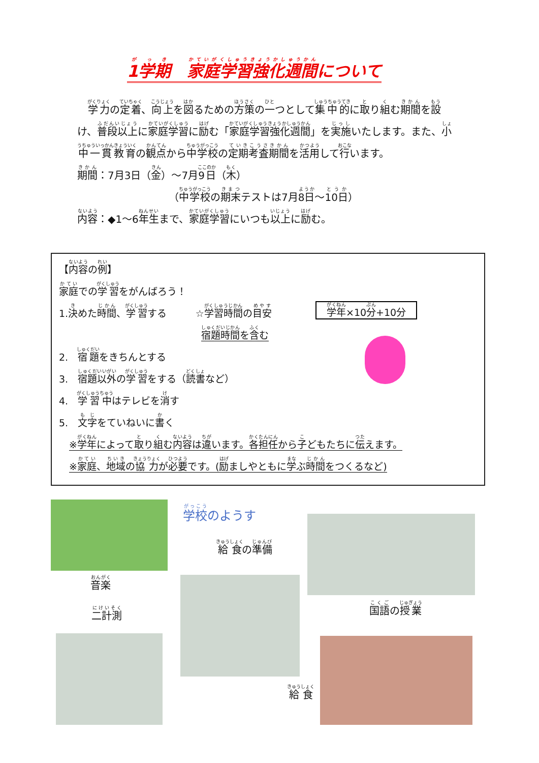1学期　家庭学習強化週間について
学力の定着、向上を図るための方策の一つとして集中的に取り組む期間を設け、普段以上に家庭学習に励む「家庭学習強化週間」を実施いたします。また、小中一貫教育の観点から中学校の定期考査期間を活用して行います。
期間：7月3日（金）～7月9日（木）
（中学校の期末テストは7月8日～10日）
内容：◆1～6年生まで、家庭学習にいつも以上に励む。
【内容の例】
家庭での学習をがんばろう！
1.決めた時間、学習する　　　☆学習時間の目安
宿題時間を含む
2.　宿題をきちんとする
3.　宿題以外の学習をする（読書など）
4.　学習中はテレビを消す
5.　文字をていねいに書く
※学年によって取り組む内容は違います。各担任から子どもたちに伝えます。
※家庭、地域の協力が必要です。(励ましやともに学ぶ時間をつくるなど)
学年×10分+10分
学校のようす
給食の準備
音楽
国語の授業
二計測
給食